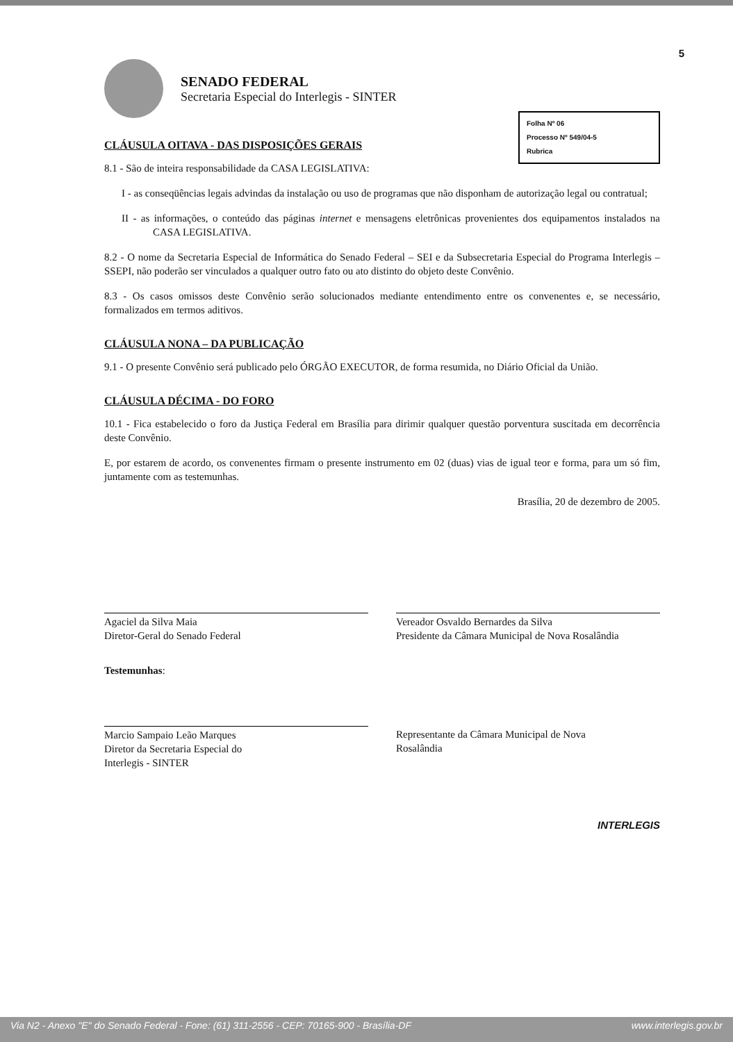5
SENADO FEDERAL
Secretaria Especial do Interlegis - SINTER
Folha Nº 06
Processo Nº 549/04-5
Rubrica
CLÁUSULA OITAVA - DAS DISPOSIÇÕES GERAIS
8.1 - São de inteira responsabilidade da CASA LEGISLATIVA:
I - as conseqüências legais advindas da instalação ou uso de programas que não disponham de autorização legal ou contratual;
II - as informações, o conteúdo das páginas internet e mensagens eletrônicas provenientes dos equipamentos instalados na CASA LEGISLATIVA.
8.2 - O nome da Secretaria Especial de Informática do Senado Federal – SEI e da Subsecretaria Especial do Programa Interlegis – SSEPI, não poderão ser vinculados a qualquer outro fato ou ato distinto do objeto deste Convênio.
8.3 - Os casos omissos deste Convênio serão solucionados mediante entendimento entre os convenentes e, se necessário, formalizados em termos aditivos.
CLÁUSULA NONA – DA PUBLICAÇÃO
9.1 - O presente Convênio será publicado pelo ÓRGÃO EXECUTOR, de forma resumida, no Diário Oficial da União.
CLÁUSULA DÉCIMA - DO FORO
10.1 - Fica estabelecido o foro da Justiça Federal em Brasília para dirimir qualquer questão porventura suscitada em decorrência deste Convênio.
E, por estarem de acordo, os convenentes firmam o presente instrumento em 02 (duas) vias de igual teor e forma, para um só fim, juntamente com as testemunhas.
Brasília, 20 de dezembro de 2005.
Agaciel da Silva Maia
Diretor-Geral do Senado Federal
Vereador Osvaldo Bernardes da Silva
Presidente da Câmara Municipal de Nova Rosalândia
Testemunhas:
Marcio Sampaio Leão Marques
Diretor da Secretaria Especial do
Interlegis - SINTER
Representante da Câmara Municipal de Nova
Rosalândia
INTERLEGIS
Via N2 - Anexo "E" do Senado Federal - Fone: (61) 311-2556 - CEP: 70165-900 - Brasília-DF www.interlegis.gov.br